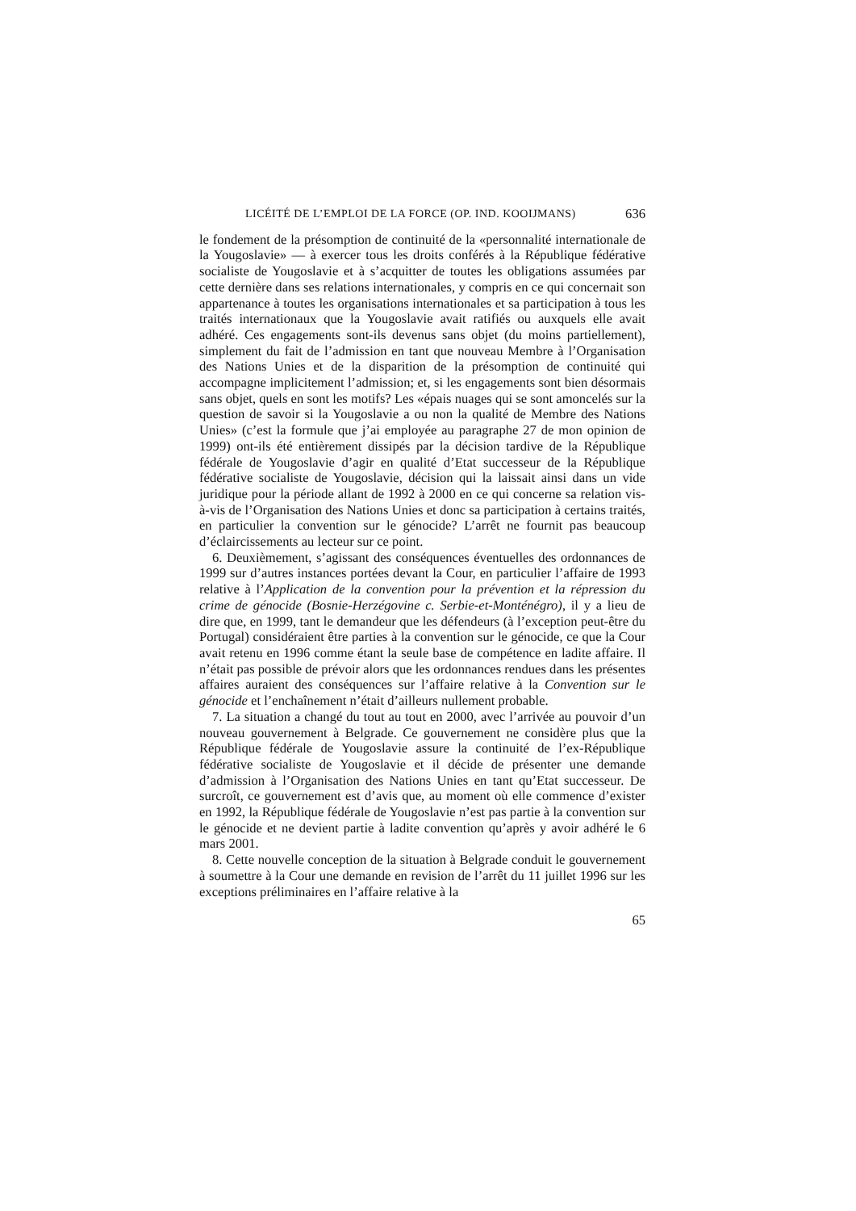LICÉITÉ DE L’EMPLOI DE LA FORCE (OP. IND. KOOIJMANS) 636
le fondement de la présomption de continuité de la «personnalité internationale de la Yougoslavie» — à exercer tous les droits conférés à la République fédérative socialiste de Yougoslavie et à s’acquitter de toutes les obligations assumées par cette dernière dans ses relations internationales, y compris en ce qui concernait son appartenance à toutes les organisations internationales et sa participation à tous les traités internationaux que la Yougoslavie avait ratifiés ou auxquels elle avait adhéré. Ces engagements sont-ils devenus sans objet (du moins partiellement), simplement du fait de l’admission en tant que nouveau Membre à l’Organisation des Nations Unies et de la disparition de la présomption de continuité qui accompagne implicitement l’admission; et, si les engagements sont bien désormais sans objet, quels en sont les motifs? Les «épais nuages qui se sont amoncelés sur la question de savoir si la Yougoslavie a ou non la qualité de Membre des Nations Unies» (c’est la formule que j’ai employée au paragraphe 27 de mon opinion de 1999) ont-ils été entièrement dissipés par la décision tardive de la République fédérale de Yougoslavie d’agir en qualité d’Etat successeur de la République fédérative socialiste de Yougoslavie, décision qui la laissait ainsi dans un vide juridique pour la période allant de 1992 à 2000 en ce qui concerne sa relation vis-à-vis de l’Organisation des Nations Unies et donc sa participation à certains traités, en particulier la convention sur le génocide? L’arrêt ne fournit pas beaucoup d’éclaircissements au lecteur sur ce point.
6. Deuxièmement, s’agissant des conséquences éventuelles des ordonnances de 1999 sur d’autres instances portées devant la Cour, en particulier l’affaire de 1993 relative à l’Application de la convention pour la prévention et la répression du crime de génocide (Bosnie-Herzégovine c. Serbie-et-Monténégro), il y a lieu de dire que, en 1999, tant le demandeur que les défendeurs (à l’exception peut-être du Portugal) considéraient être parties à la convention sur le génocide, ce que la Cour avait retenu en 1996 comme étant la seule base de compétence en ladite affaire. Il n’était pas possible de prévoir alors que les ordonnances rendues dans les présentes affaires auraient des conséquences sur l’affaire relative à la Convention sur le génocide et l’enchaînement n’était d’ailleurs nullement probable.
7. La situation a changé du tout au tout en 2000, avec l’arrivée au pouvoir d’un nouveau gouvernement à Belgrade. Ce gouvernement ne considère plus que la République fédérale de Yougoslavie assure la continuité de l’ex-République fédérative socialiste de Yougoslavie et il décide de présenter une demande d’admission à l’Organisation des Nations Unies en tant qu’Etat successeur. De surcroît, ce gouvernement est d’avis que, au moment où elle commence d’exister en 1992, la République fédérale de Yougoslavie n’est pas partie à la convention sur le génocide et ne devient partie à ladite convention qu’après y avoir adhéré le 6 mars 2001.
8. Cette nouvelle conception de la situation à Belgrade conduit le gouvernement à soumettre à la Cour une demande en revision de l’arrêt du 11 juillet 1996 sur les exceptions préliminaires en l’affaire relative à la
65